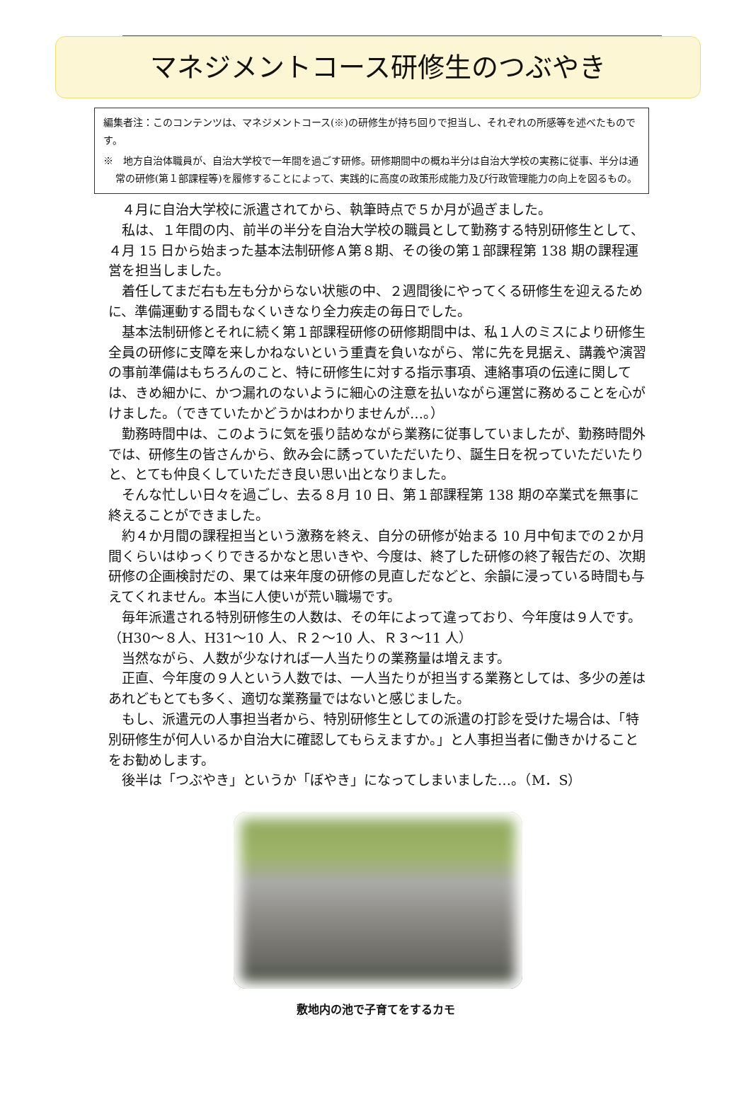マネジメントコース研修生のつぶやき
編集者注：このコンテンツは、マネジメントコース(※)の研修生が持ち回りで担当し、それぞれの所感等を述べたものです。
※　地方自治体職員が、自治大学校で一年間を過ごす研修。研修期間中の概ね半分は自治大学校の実務に従事、半分は通常の研修(第１部課程等)を履修することによって、実践的に高度の政策形成能力及び行政管理能力の向上を図るもの。
４月に自治大学校に派遣されてから、執筆時点で５か月が過ぎました。
私は、１年間の内、前半の半分を自治大学校の職員として勤務する特別研修生として、４月 15 日から始まった基本法制研修Ａ第８期、その後の第１部課程第 138 期の課程運営を担当しました。
着任してまだ右も左も分からない状態の中、２週間後にやってくる研修生を迎えるために、準備運動する間もなくいきなり全力疾走の毎日でした。
基本法制研修とそれに続く第１部課程研修の研修期間中は、私１人のミスにより研修生全員の研修に支障を来しかねないという重責を負いながら、常に先を見据え、講義や演習の事前準備はもちろんのこと、特に研修生に対する指示事項、連絡事項の伝達に関しては、きめ細かに、かつ漏れのないように細心の注意を払いながら運営に務めることを心がけました。（できていたかどうかはわかりませんが…。）
勤務時間中は、このように気を張り詰めながら業務に従事していましたが、勤務時間外では、研修生の皆さんから、飲み会に誘っていただいたり、誕生日を祝っていただいたりと、とても仲良くしていただき良い思い出となりました。
そんな忙しい日々を過ごし、去る８月 10 日、第１部課程第 138 期の卒業式を無事に終えることができました。
約４か月間の課程担当という激務を終え、自分の研修が始まる 10 月中旬までの２か月間くらいはゆっくりできるかなと思いきや、今度は、終了した研修の終了報告だの、次期研修の企画検討だの、果ては来年度の研修の見直しだなどと、余韻に浸っている時間も与えてくれません。本当に人使いが荒い職場です。
毎年派遣される特別研修生の人数は、その年によって違っており、今年度は９人です。（H30～８人、H31～10 人、Ｒ２～10 人、Ｒ３～11 人）
当然ながら、人数が少なければ一人当たりの業務量は増えます。
正直、今年度の９人という人数では、一人当たりが担当する業務としては、多少の差はあれどもとても多く、適切な業務量ではないと感じました。
もし、派遣元の人事担当者から、特別研修生としての派遣の打診を受けた場合は、「特別研修生が何人いるか自治大に確認してもらえますか。」と人事担当者に働きかけることをお勧めします。
後半は「つぶやき」というか「ぼやき」になってしまいました…。（M．S）
敷地内の池で子育てをするカモ